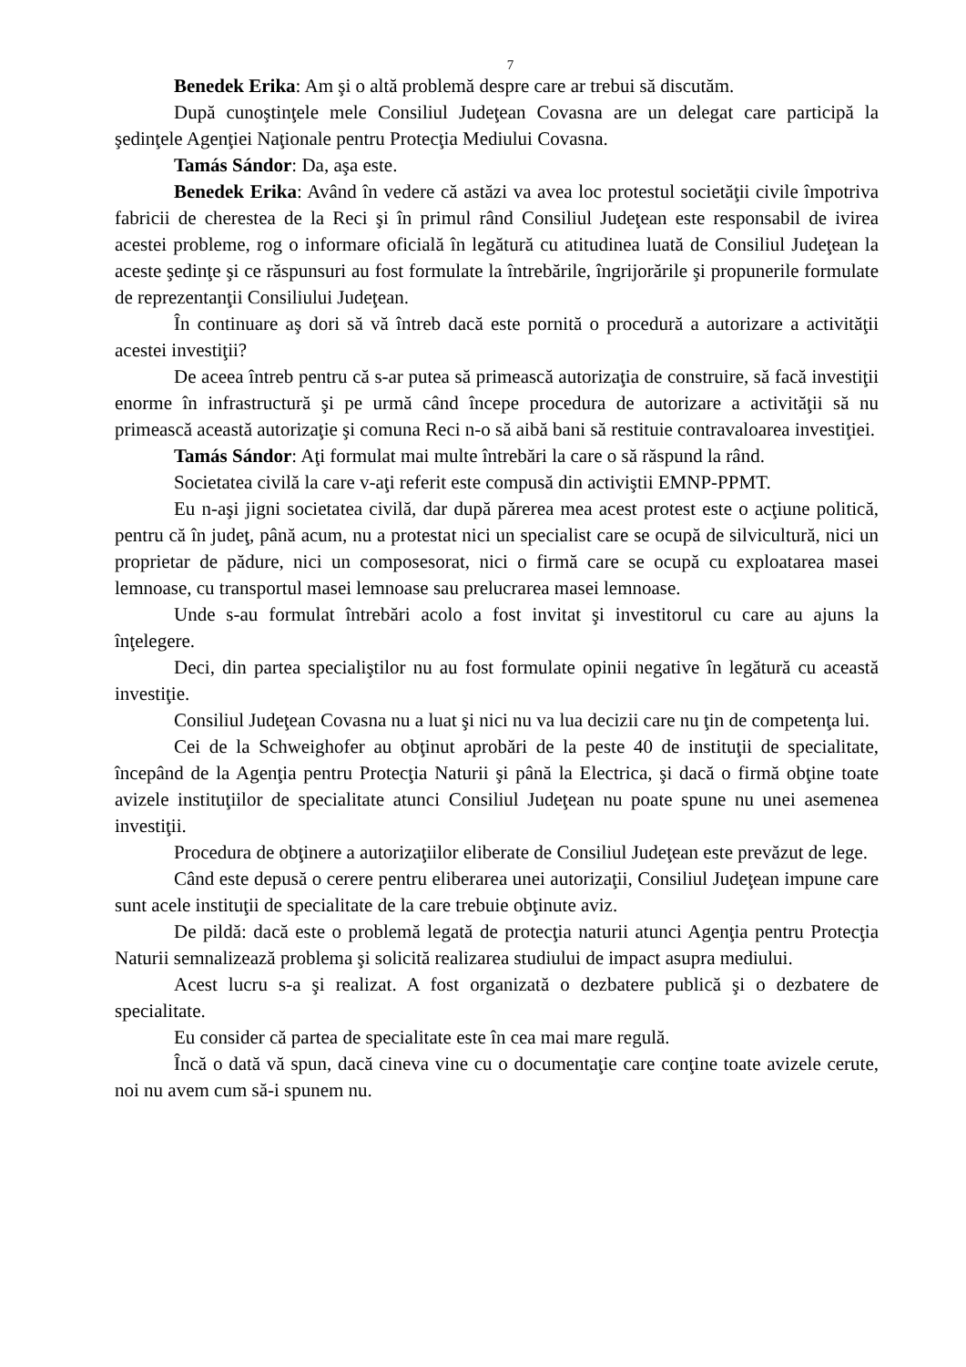7
Benedek Erika: Am şi o altă problemă despre care ar trebui să discutăm.
După cunoştinţele mele Consiliul Judeţean Covasna are un delegat care participă la şedinţele Agenţiei Naţionale pentru Protecţia Mediului Covasna.
Tamás Sándor: Da, aşa este.
Benedek Erika: Având în vedere că astăzi va avea loc protestul societăţii civile împotriva fabricii de cherestea de la Reci şi în primul rând Consiliul Judeţean este responsabil de ivirea acestei probleme, rog o informare oficială în legătură cu atitudinea luată de Consiliul Judeţean la aceste şedinţe şi ce răspunsuri au fost formulate la întrebările, îngrijorările şi propunerile formulate de reprezentanţii Consiliului Judeţean.
În continuare aş dori să vă întreb dacă este pornită o procedură a autorizare a activităţii acestei investiţii?
De aceea întreb pentru că s-ar putea să primească autorizaţia de construire, să facă investiţii enorme în infrastructură şi pe urmă când începe procedura de autorizare a activităţii să nu primească această autorizaţie şi comuna Reci n-o să aibă bani să restituie contravaloarea investiţiei.
Tamás Sándor: Aţi formulat mai multe întrebări la care o să răspund la rând.
Societatea civilă la care v-aţi referit este compusă din activiştii EMNP-PPMT.
Eu n-aşi jigni societatea civilă, dar după părerea mea acest protest este o acţiune politică, pentru că în judeţ, până acum, nu a protestat nici un specialist care se ocupă de silvicultură, nici un proprietar de pădure, nici un composesorat, nici o firmă care se ocupă cu exploatarea masei lemnoase, cu transportul masei lemnoase sau prelucrarea masei lemnoase.
Unde s-au formulat întrebări acolo a fost invitat şi investitorul cu care au ajuns la înţelegere.
Deci, din partea specialiştilor nu au fost formulate opinii negative în legătură cu această investiţie.
Consiliul Judeţean Covasna nu a luat şi nici nu va lua decizii care nu ţin de competenţa lui.
Cei de la Schweighofer au obţinut aprobări de la peste 40 de instituţii de specialitate, începând de la Agenţia pentru Protecţia Naturii şi până la Electrica, şi dacă o firmă obţine toate avizele instituţiilor de specialitate atunci Consiliul Judeţean nu poate spune nu unei asemenea investiţii.
Procedura de obţinere a autorizaţiilor eliberate de Consiliul Judeţean este prevăzut de lege.
Când este depusă o cerere pentru eliberarea unei autorizaţii, Consiliul Judeţean impune care sunt acele instituţii de specialitate de la care trebuie obţinute aviz.
De pildă: dacă este o problemă legată de protecţia naturii atunci Agenţia pentru Protecţia Naturii semnalizează problema şi solicită realizarea studiului de impact asupra mediului.
Acest lucru s-a şi realizat. A fost organizată o dezbatere publică şi o dezbatere de specialitate.
Eu consider că partea de specialitate este în cea mai mare regulă.
Încă o dată vă spun, dacă cineva vine cu o documentaţie care conţine toate avizele cerute, noi nu avem cum să-i spunem nu.